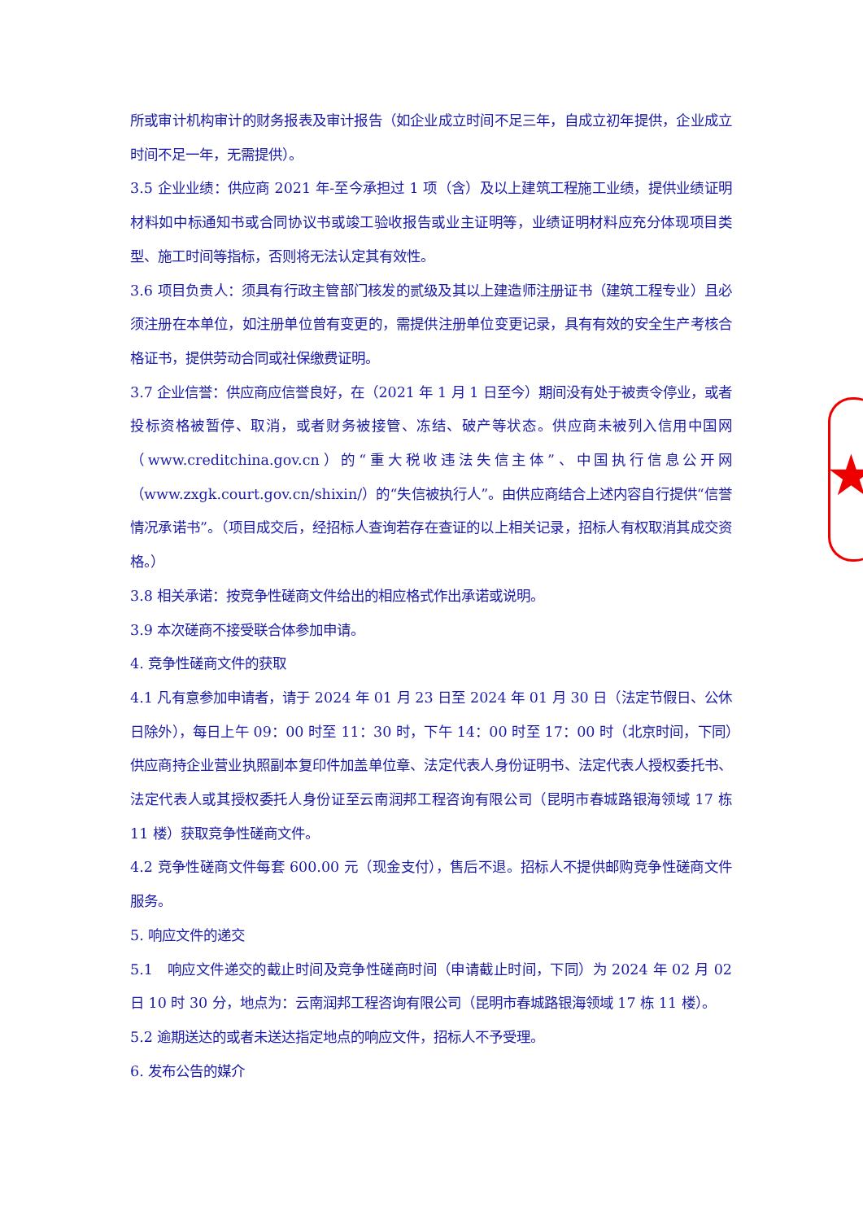★
所或审计机构审计的财务报表及审计报告（如企业成立时间不足三年，自成立初年提供，企业成立时间不足一年，无需提供）。
3.5 企业业绩：供应商 2021 年-至今承担过 1 项（含）及以上建筑工程施工业绩，提供业绩证明材料如中标通知书或合同协议书或竣工验收报告或业主证明等，业绩证明材料应充分体现项目类型、施工时间等指标，否则将无法认定其有效性。
3.6 项目负责人：须具有行政主管部门核发的贰级及其以上建造师注册证书（建筑工程专业）且必须注册在本单位，如注册单位曾有变更的，需提供注册单位变更记录，具有有效的安全生产考核合格证书，提供劳动合同或社保缴费证明。
3.7 企业信誉：供应商应信誉良好，在（2021 年 1 月 1 日至今）期间没有处于被责令停业，或者投标资格被暂停、取消，或者财务被接管、冻结、破产等状态。供应商未被列入信用中国网（www.creditchina.gov.cn）的“重大税收违法失信主体”、中国执行信息公开网（www.zxgk.court.gov.cn/shixin/）的“失信被执行人”。由供应商结合上述内容自行提供“信誉情况承诺书”。（项目成交后，经招标人查询若存在查证的以上相关记录，招标人有权取消其成交资格。）
3.8 相关承诺：按竞争性磋商文件给出的相应格式作出承诺或说明。
3.9 本次磋商不接受联合体参加申请。
4. 竞争性磋商文件的获取
4.1 凡有意参加申请者，请于 2024 年 01 月 23 日至 2024 年 01 月 30 日（法定节假日、公休日除外），每日上午 09：00 时至 11：30 时，下午 14：00 时至 17：00 时（北京时间，下同）供应商持企业营业执照副本复印件加盖单位章、法定代表人身份证明书、法定代表人授权委托书、法定代表人或其授权委托人身份证至云南润邦工程咨询有限公司（昆明市春城路银海领域 17 栋 11 楼）获取竞争性磋商文件。
4.2 竞争性磋商文件每套 600.00 元（现金支付），售后不退。招标人不提供邮购竞争性磋商文件服务。
5. 响应文件的递交
5.1 响应文件递交的截止时间及竞争性磋商时间（申请截止时间，下同）为 2024 年 02 月 02 日 10 时 30 分，地点为：云南润邦工程咨询有限公司（昆明市春城路银海领域 17 栋 11 楼）。
5.2 逾期送达的或者未送达指定地点的响应文件，招标人不予受理。
6. 发布公告的媒介